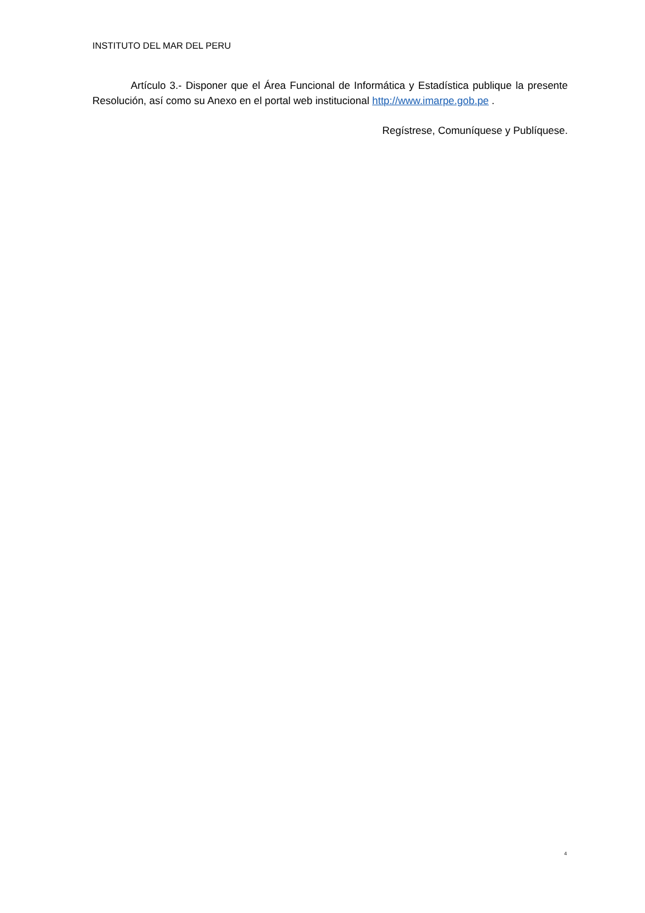INSTITUTO DEL MAR DEL PERU
Artículo 3.- Disponer que el Área Funcional de Informática y Estadística publique la presente Resolución, así como su Anexo en el portal web institucional http://www.imarpe.gob.pe .
Regístrese, Comuníquese y Publíquese.
4